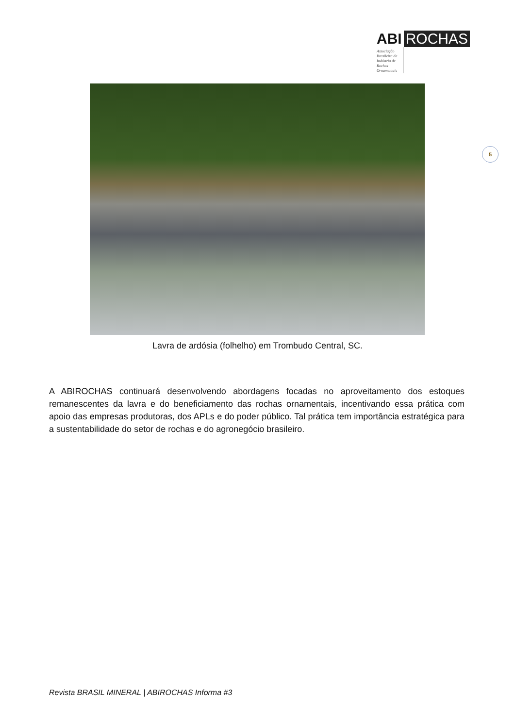ABI ROCHAS
Associação Brasileira da Indústria de Rochas Ornamentais
5
Lavra de ardósia (folhelho) em Trombudo Central, SC.
A ABIROCHAS continuará desenvolvendo abordagens focadas no aproveitamento dos estoques remanescentes da lavra e do beneficiamento das rochas ornamentais, incentivando essa prática com apoio das empresas produtoras, dos APLs e do poder público. Tal prática tem importância estratégica para a sustentabilidade do setor de rochas e do agronegócio brasileiro.
Revista BRASIL MINERAL | ABIROCHAS Informa #3